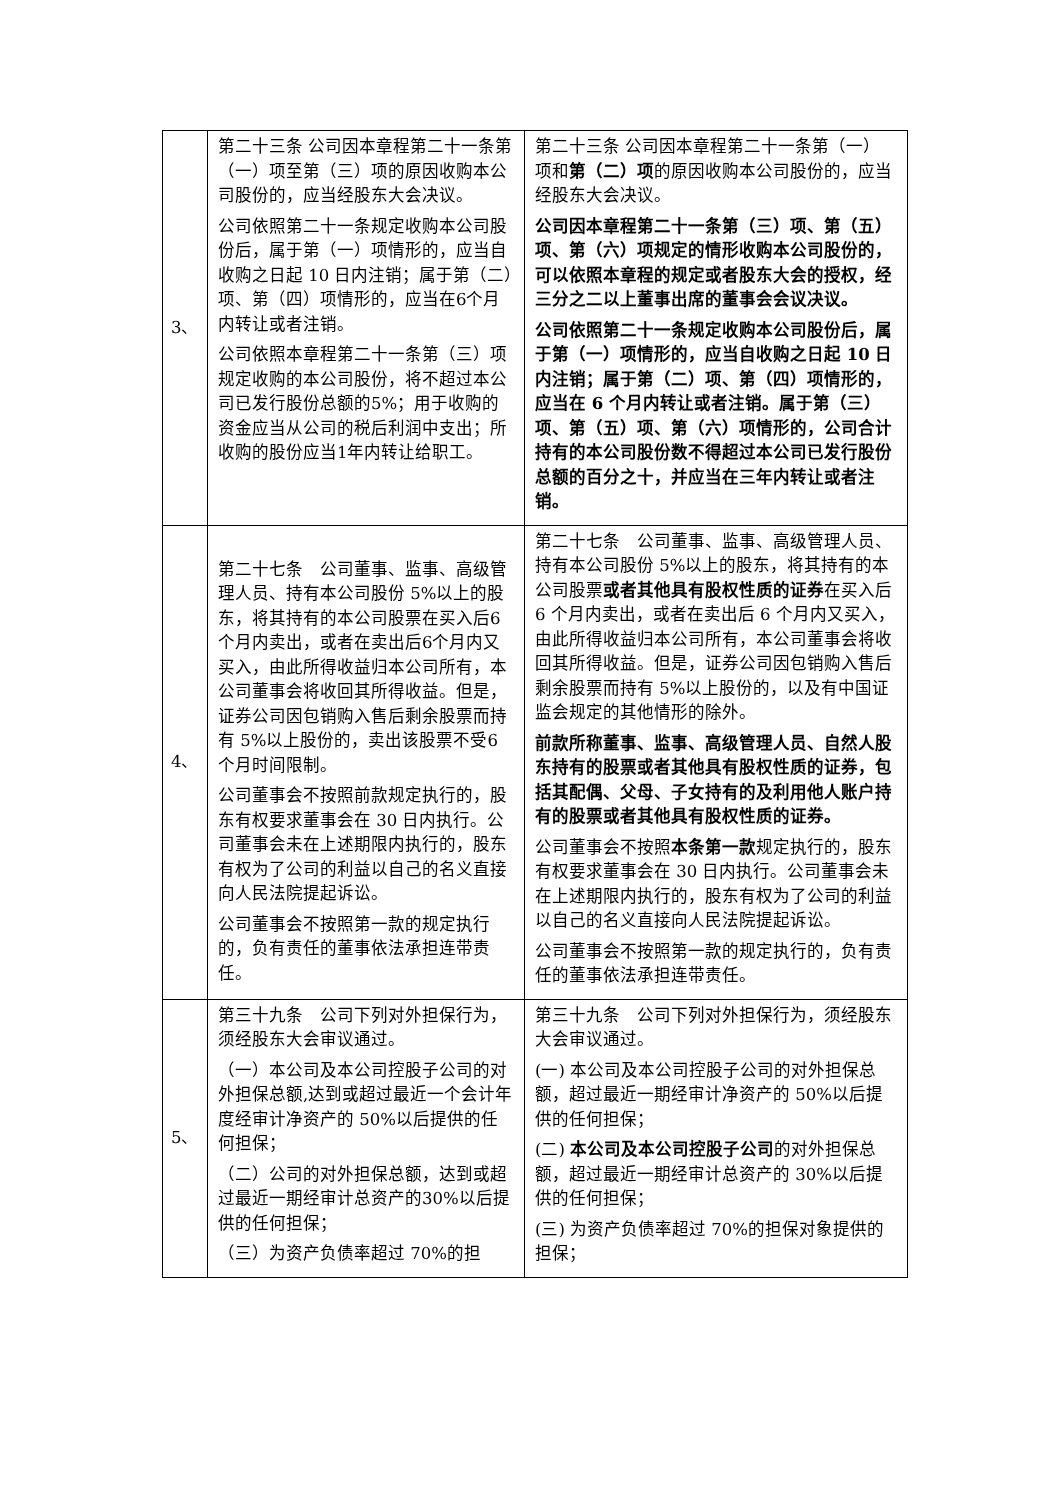| 3、 | 第二十三条 公司因本章程第二十一条第（一）项至第（三）项的原因收购本公司股份的，应当经股东大会决议。 公司依照第二十一条规定收购本公司股份后，属于第（一）项情形的，应当自收购之日起 10 日内注销；属于第（二）项、第（四）项情形的，应当在6个月内转让或者注销。 公司依照本章程第二十一条第（三）项规定收购的本公司股份，将不超过本公司已发行股份总额的5%；用于收购的资金应当从公司的税后利润中支出；所收购的股份应当1年内转让给职工。 | 第二十三条 公司因本章程第二十一条第（一）项和 第（二）项 的原因收购本公司股份的，应当经股东大会决议。 公司因本章程第二十一条第（三）项、第（五）项、第（六）项规定的情形收购本公司股份的，可以依照本章程的规定或者股东大会的授权，经三分之二以上董事出席的董事会会议决议。 公司依照第二十一条规定收购本公司股份后，属于第（一）项情形的，应当自收购之日起 10 日内注销；属于第（二）项、第（四）项情形的，应当在 6 个月内转让或者注销。属于第（三）项、第（五）项、第（六）项情形的，公司合计持有的本公司股份数不得超过本公司已发行股份总额的百分之十，并应当在三年内转让或者注销。 |
| 4、 | 第二十七条 公司董事、监事、高级管理人员、持有本公司股份 5%以上的股东，将其持有的本公司股票在买入后6个月内卖出，或者在卖出后6个月内又买入，由此所得收益归本公司所有，本公司董事会将收回其所得收益。但是，证券公司因包销购入售后剩余股票而持有 5%以上股份的，卖出该股票不受6个月时间限制。 公司董事会不按照前款规定执行的，股东有权要求董事会在 30 日内执行。公司董事会未在上述期限内执行的，股东有权为了公司的利益以自己的名义直接向人民法院提起诉讼。 公司董事会不按照第一款的规定执行的，负有责任的董事依法承担连带责任。 | 第二十七条 公司董事、监事、高级管理人员、持有本公司股份 5%以上的股东，将其持有的本公司股票 或者其他具有股权性质的证券 在买入后 6 个月内卖出，或者在卖出后 6 个月内又买入，由此所得收益归本公司所有，本公司董事会将收回其所得收益。但是，证券公司因包销购入售后剩余股票而持有 5%以上股份的，以及有中国证监会规定的其他情形的除外。 前款所称董事、监事、高级管理人员、自然人股东持有的股票或者其他具有股权性质的证券，包括其配偶、父母、子女持有的及利用他人账户持有的股票或者其他具有股权性质的证券。 公司董事会不按照 本条第一款 规定执行的，股东有权要求董事会在 30 日内执行。公司董事会未在上述期限内执行的，股东有权为了公司的利益以自己的名义直接向人民法院提起诉讼。 公司董事会不按照第一款的规定执行的，负有责任的董事依法承担连带责任。 |
| 5、 | 第三十九条 公司下列对外担保行为，须经股东大会审议通过。 （一）本公司及本公司控股子公司的对外担保总额,达到或超过最近一个会计年度经审计净资产的 50%以后提供的任何担保； （二）公司的对外担保总额，达到或超过最近一期经审计总资产的30%以后提供的任何担保； （三）为资产负债率超过 70%的担 | 第三十九条 公司下列对外担保行为，须经股东大会审议通过。 (一) 本公司及本公司控股子公司的对外担保总额，超过最近一期经审计净资产的 50%以后提供的任何担保； (二) 本公司及本公司控股子公司 的对外担保总额，超过最近一期经审计总资产的 30%以后提供的任何担保； (三) 为资产负债率超过 70%的担保对象提供的担保； |